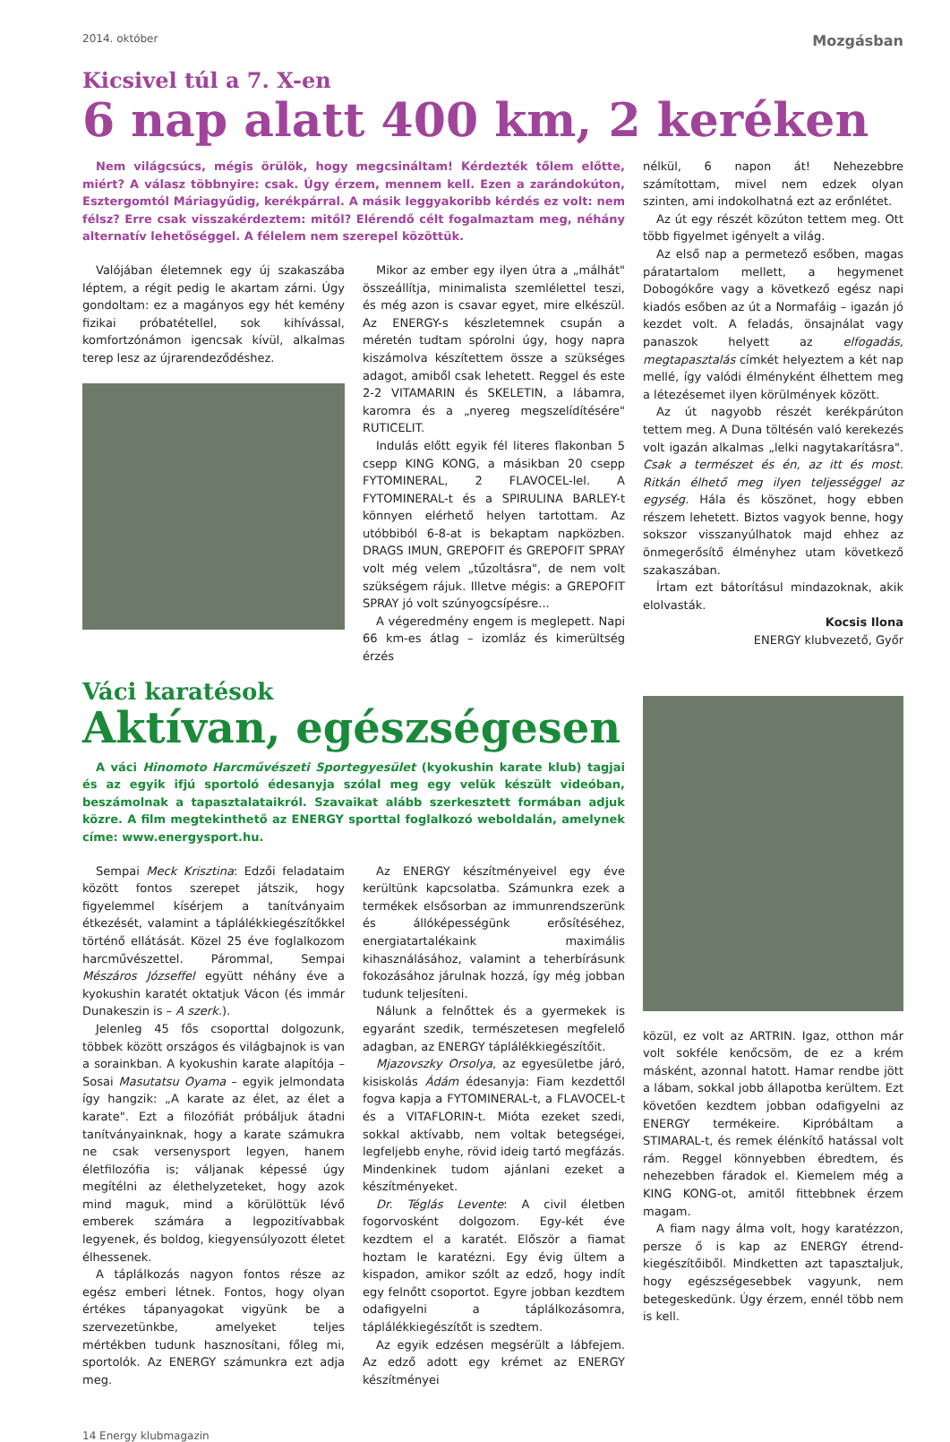2014. október Mozgásban
Kicsivel túl a 7. X-en
6 nap alatt 400 km, 2 keréken
Nem világcsúcs, mégis örülök, hogy megcsináltam! Kérdezték tőlem előtte, miért? A válasz többnyire: csak. Úgy érzem, mennem kell. Ezen a zarándokúton, Esztergomtól Máriagyűdig, kerékpárral. A másik leggyakoribb kérdés ez volt: nem félsz? Erre csak visszakérdeztem: mitől? Elérendő célt fogalmaztam meg, néhány alternatív lehetőséggel. A félelem nem szerepel közöttük.
Valójában életemnek egy új szakaszába léptem, a régit pedig le akartam zárni. Úgy gondoltam: ez a magányos egy hét kemény fizikai próbatétellel, sok kihívással, komfortzónámon igencsak kívül, alkalmas terep lesz az újrarendeződéshez.
Mikor az ember egy ilyen útra a „málhát" összeállítja, minimalista szemlélettel teszi, és még azon is csavar egyet, mire elkészül. Az ENERGY-s készletemnek csupán a méretén tudtam spórolni úgy, hogy napra kiszámolva készítettem össze a szükséges adagot, amiből csak lehetett. Reggel és este 2-2 VITAMARIN és SKELETIN, a lábamra, karomra és a „nyereg megszelídítésére" RUTICELIT.
Indulás előtt egyik fél literes flakonban 5 csepp KING KONG, a másikban 20 csepp FYTOMINERAL, 2 FLAVOCEL-lel. A FYTOMINERAL-t és a SPIRULINA BARLEY-t könnyen elérhető helyen tartottam. Az utóbbiból 6-8-at is bekaptam napközben. DRAGS IMUN, GREPOFIT és GREPOFIT SPRAY volt még velem „tűzoltásra", de nem volt szükségem rájuk. Illetve mégis: a GREPOFIT SPRAY jó volt szúnyogcsípésre...
A végeredmény engem is meglepett. Napi 66 km-es átlag – izomláz és kimerültség érzés
nélkül, 6 napon át! Nehezebbre számítottam, mivel nem edzek olyan szinten, ami indokolhatná ezt az erőnlétet.
Az út egy részét közúton tettem meg. Ott több figyelmet igényelt a világ.
Az első nap a permetező esőben, magas páratartalom mellett, a hegymenet Dobogókőre vagy a következő egész napi kiadós esőben az út a Normafáig – igazán jó kezdet volt. A feladás, önsajnálat vagy panaszok helyett az elfogadás, megtapasztalás címkét helyeztem a két nap mellé, így valódi élményként élhettem meg a létezésemet ilyen körülmények között.
Az út nagyobb részét kerékpárúton tettem meg. A Duna töltésén való kerekezés volt igazán alkalmas „lelki nagytakarításra". Csak a természet és én, az itt és most. Ritkán élhető meg ilyen teljességgel az egység. Hála és köszönet, hogy ebben részem lehetett. Biztos vagyok benne, hogy sokszor visszanyúlhatok majd ehhez az önmegerősítő élményhez utam következő szakaszában.
Írtam ezt bátorításul mindazoknak, akik elolvasták.
Kocsis Ilona
ENERGY klubvezető, Győr
Váci karatésok
Aktívan, egészségesen
A váci Hinomoto Harcművészeti Sportegyesület (kyokushin karate klub) tagjai és az egyik ifjú sportoló édesanyja szólal meg egy velük készült videóban, beszámolnak a tapasztalataikról. Szavaikat alább szerkesztett formában adjuk közre. A film megtekinthető az ENERGY sporttal foglalkozó weboldalán, amelynek címe: www.energysport.hu.
Sempai Meck Krisztina: Edzői feladataim között fontos szerepet játszik, hogy figyelemmel kísérjem a tanítványaim étkezését, valamint a táplálékkiegészítőkkel történő ellátását. Közel 25 éve foglalkozom harcművészettel. Párommal, Sempai Mészáros Józseffel együtt néhány éve a kyokushin karatét oktatjuk Vácon (és immár Dunakeszin is – A szerk.).
Jelenleg 45 fős csoporttal dolgozunk, többek között országos és világbajnok is van a sorainkban. A kyokushin karate alapítója – Sosai Masutatsu Oyama – egyik jelmondata így hangzik: „A karate az élet, az élet a karate". Ezt a filozófiát próbáljuk átadni tanítványainknak, hogy a karate számukra ne csak versenysport legyen, hanem életfilozófia is; váljanak képessé úgy megítélni az élethelyzeteket, hogy azok mind maguk, mind a körülöttük lévő emberek számára a legpozitívabbak legyenek, és boldog, kiegyensúlyozott életet élhessenek.
A táplálkozás nagyon fontos része az egész emberi létnek. Fontos, hogy olyan értékes tápanyagokat vigyünk be a szervezetünkbe, amelyeket teljes mértékben tudunk hasznosítani, főleg mi, sportolók. Az ENERGY számunkra ezt adja meg.
Az ENERGY készítményeivel egy éve kerültünk kapcsolatba. Számunkra ezek a termékek elsősorban az immunrendszerünk és állóképességünk erősítéséhez, energiatartalékaink maximális kihasználásához, valamint a teherbírásunk fokozásához járulnak hozzá, így még jobban tudunk teljesíteni.
Nálunk a felnőttek és a gyermekek is egyaránt szedik, természetesen megfelelő adagban, az ENERGY táplálékkiegészítőit.
Mjazovszky Orsolya, az egyesületbe járó, kisiskolás Ádám édesanyja: Fiam kezdettől fogva kapja a FYTOMINERAL-t, a FLAVOCEL-t és a VITAFLORIN-t. Mióta ezeket szedi, sokkal aktívabb, nem voltak betegségei, legfeljebb enyhe, rövid ideig tartó megfázás. Mindenkinek tudom ajánlani ezeket a készítményeket.
Dr. Téglás Levente: A civil életben fogorvosként dolgozom. Egy-két éve kezdtem el a karatét. Először a fiamat hoztam le karatézni. Egy évig ültem a kispadon, amikor szólt az edző, hogy indít egy felnőtt csoportot. Egyre jobban kezdtem odafigyelni a táplálkozásomra, táplálékkiegészítőt is szedtem.
Az egyik edzésen megsérült a lábfejem. Az edző adott egy krémet az ENERGY készítményei
közül, ez volt az ARTRIN. Igaz, otthon már volt sokféle kenőcsöm, de ez a krém másként, azonnal hatott. Hamar rendbe jött a lábam, sokkal jobb állapotba kerültem. Ezt követően kezdtem jobban odafigyelni az ENERGY termékeire. Kipróbáltam a STIMARAL-t, és remek élénkítő hatással volt rám. Reggel könnyebben ébredtem, és nehezebben fáradok el. Kiemelem még a KING KONG-ot, amitől fittebbnek érzem magam.
A fiam nagy álma volt, hogy karatézzon, persze ő is kap az ENERGY étrend-kiegészítőiből. Mindketten azt tapasztaljuk, hogy egészségesebbek vagyunk, nem betegeskedünk. Úgy érzem, ennél több nem is kell.
14 Energy klubmagazin